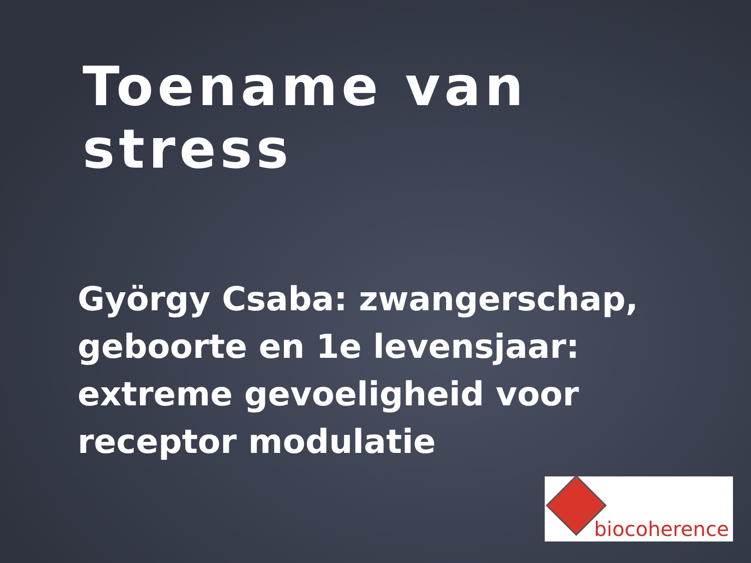Toename van stress
György Csaba: zwangerschap, geboorte en 1e levensjaar: extreme gevoeligheid voor receptor modulatie
biocoherence